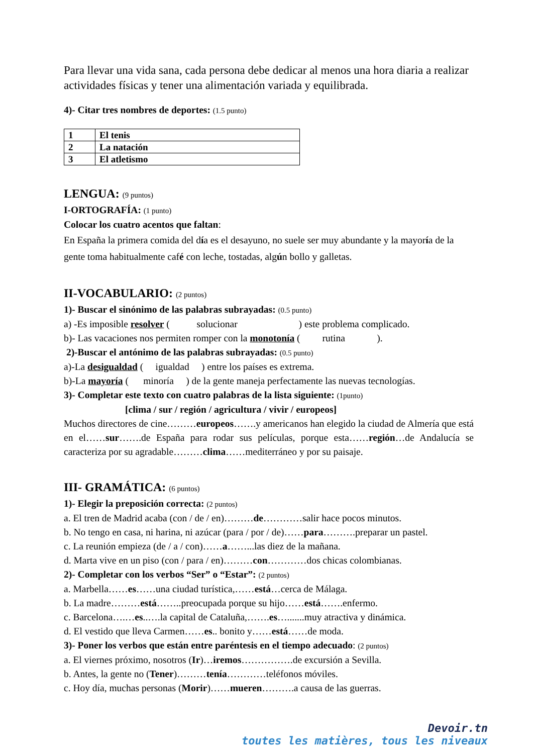Para llevar una vida sana, cada persona debe dedicar al menos una hora diaria a realizar actividades físicas y tener una alimentación variada y equilibrada.
4)- Citar tres nombres de deportes: (1.5 punto)
| 1 | El tenis |
| 2 | La natación |
| 3 | El atletismo |
LENGUA: (9 puntos)
I-ORTOGRAFÍA: (1 punto)
Colocar los cuatro acentos que faltan:
En España la primera comida del día es el desayuno, no suele ser muy abundante y la mayoría de la gente toma habitualmente café con leche, tostadas, algún bollo y galletas.
II-VOCABULARIO: (2 puntos)
1)- Buscar el sinónimo de las palabras subrayadas: (0.5 punto)
a) -Es imposible resolver ( solucionar ) este problema complicado.
b)- Las vacaciones nos permiten romper con la monotonía ( rutina ).
2)-Buscar el antónimo de las palabras subrayadas: (0.5 punto)
a)-La desigualdad ( igualdad ) entre los países es extrema.
b)-La mayoría ( minoría ) de la gente maneja perfectamente las nuevas tecnologías.
3)- Completar este texto con cuatro palabras de la lista siguiente: (1punto)
[clima / sur / región / agricultura / vivir / europeos]
Muchos directores de cine………europeos…….y americanos han elegido la ciudad de Almería que está en el……sur…….de España para rodar sus películas, porque esta……región…de Andalucía se caracteriza por su agradable………clima……mediterráneo y por su paisaje.
III- GRAMÁTICA: (6 puntos)
1)- Elegir la preposición correcta: (2 puntos)
a. El tren de Madrid acaba (con / de / en)………de…………salir hace pocos minutos.
b. No tengo en casa, ni harina, ni azúcar (para / por / de)……para……….preparar un pastel.
c. La reunión empieza (de / a / con)……a……...las diez de la mañana.
d. Marta vive en un piso (con / para / en)………con…………dos chicas colombianas.
2)- Completar con los verbos “Ser” o “Estar”: (2 puntos)
a. Marbella……es……una ciudad turística,……está…cerca de Málaga.
b. La madre………está……..preocupada porque su hijo……está…….enfermo.
c. Barcelona….…es..….la capital de Cataluña,…….es….......muy atractiva y dinámica.
d. El vestido que lleva Carmen……es.. bonito y……está……de moda.
3)- Poner los verbos que están entre paréntesis en el tiempo adecuado: (2 puntos)
a. El viernes próximo, nosotros (Ir)…iremos…………….de excursión a Sevilla.
b. Antes, la gente no (Tener)………tenía…………teléfonos móviles.
c. Hoy día, muchas personas (Morir)……mueren……….a causa de las guerras.
Devoir.tn
toutes les matières, tous les niveaux